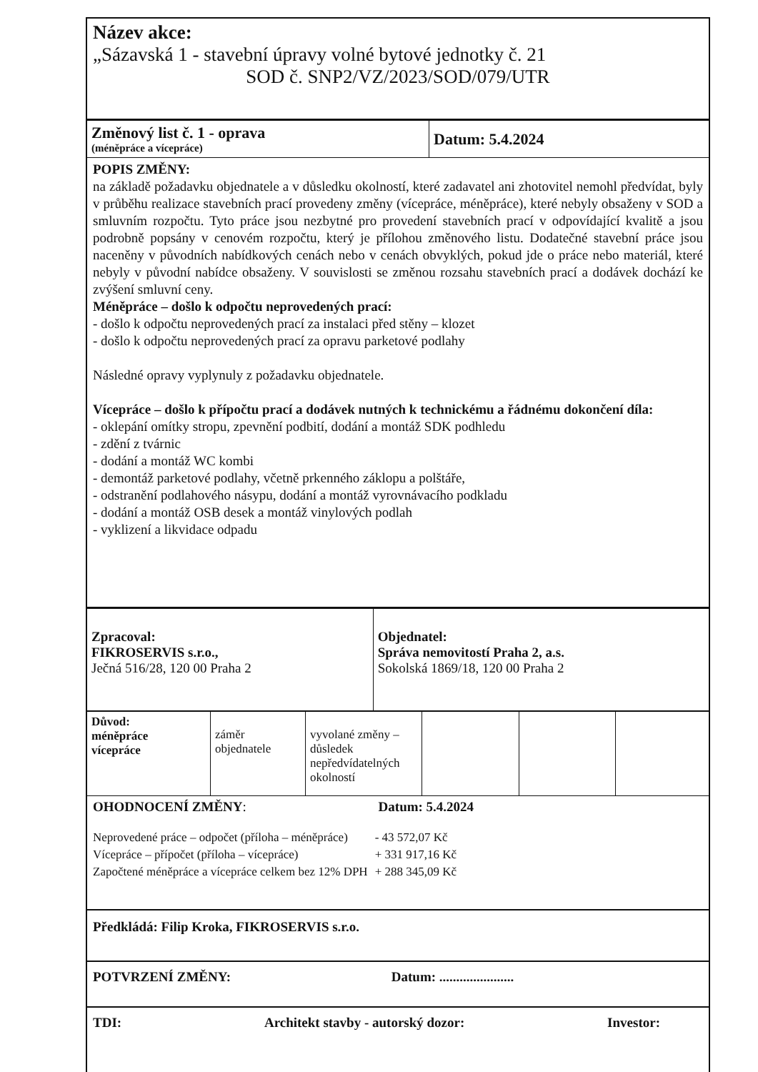Název akce:
„Sázavská 1 - stavební úpravy volné bytové jednotky č. 21
SOD č. SNP2/VZ/2023/SOD/079/UTR
| Změnový list č. 1 - oprava (méněpráce a vícepráce) | Datum: 5.4.2024 |
POPIS ZMĚNY:
na základě požadavku objednatele a v důsledku okolností, které zadavatel ani zhotovitel nemohl předvídat, byly v průběhu realizace stavebních prací provedeny změny (vícepráce, méněpráce), které nebyly obsaženy v SOD a smluvním rozpočtu. Tyto práce jsou nezbytné pro provedení stavebních prací v odpovídající kvalitě a jsou podrobně popsány v cenovém rozpočtu, který je přílohou změnového listu. Dodatečné stavební práce jsou naceněny v původních nabídkových cenách nebo v cenách obvyklých, pokud jde o práce nebo materiál, které nebyly v původní nabídce obsaženy. V souvislosti se změnou rozsahu stavebních prací a dodávek dochází ke zvýšení smluvní ceny.
Méněpráce – došlo k odpočtu neprovedených prací:
- došlo k odpočtu neprovedených prací za instalaci před stěny – klozet
- došlo k odpočtu neprovedených prací za opravu parketové podlahy
Následné opravy vyplynuly z požadavku objednatele.
Vícepráce – došlo k přípočtu prací a dodávek nutných k technickému a řádnému dokončení díla:
- oklepání omítky stropu, zpevnění podbití, dodání a montáž SDK podhledu
- zdění z tvárnic
- dodání a montáž WC kombi
- demontáž parketové podlahy, včetně prkenného záklopu a polštáře,
- odstranění podlahového násypu, dodání a montáž vyrovnávacího podkladu
- dodání a montáž OSB desek a montáž vinylových podlah
- vyklizení a likvidace odpadu
| Zpracoval: FIKROSERVIS s.r.o., Ječná 516/28, 120 00 Praha 2 | Objednatel: Správa nemovitostí Praha 2, a.s. Sokolská 1869/18, 120 00 Praha 2 |
| Důvod: méněpráce vícepráce | záměr objednatele | vyvolané změny – důsledek nepředvídatelných okolností | | | |
OHODNOCENÍ ZMĚNY: Datum: 5.4.2024
| Neprovedené práce – odpočet (příloha – méněpráce) | - 43 572,07 Kč |
| Vícepráce – přípočet (příloha – vícepráce) | + 331 917,16 Kč |
| Započtené méněpráce a vícepráce celkem bez 12% DPH | + 288 345,09 Kč |
Předkládá: Filip Kroka, FIKROSERVIS s.r.o.
POTVRZENÍ ZMĚNY: Datum: ......................
TDI: Architekt stavby - autorský dozor: Investor: